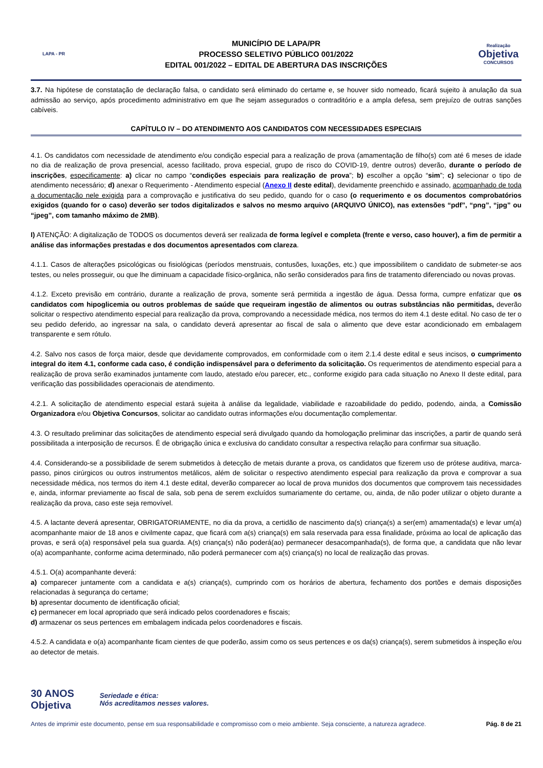LAPA - PR
MUNICÍPIO DE LAPA/PR
PROCESSO SELETIVO PÚBLICO 001/2022
EDITAL 001/2022 – EDITAL DE ABERTURA DAS INSCRIÇÕES
Realização
Objetiva
CONCURSOS
3.7. Na hipótese de constatação de declaração falsa, o candidato será eliminado do certame e, se houver sido nomeado, ficará sujeito à anulação da sua admissão ao serviço, após procedimento administrativo em que lhe sejam assegurados o contraditório e a ampla defesa, sem prejuízo de outras sanções cabíveis.
CAPÍTULO IV – DO ATENDIMENTO AOS CANDIDATOS COM NECESSIDADES ESPECIAIS
4.1. Os candidatos com necessidade de atendimento e/ou condição especial para a realização de prova (amamentação de filho(s) com até 6 meses de idade no dia de realização de prova presencial, acesso facilitado, prova especial, grupo de risco do COVID-19, dentre outros) deverão, durante o período de inscrições, especificamente: a) clicar no campo “condições especiais para realização de prova”; b) escolher a opção “sim”; c) selecionar o tipo de atendimento necessário; d) anexar o Requerimento - Atendimento especial (Anexo II deste edital), devidamente preenchido e assinado, acompanhado de toda a documentação nele exigida para a comprovação e justificativa do seu pedido, quando for o caso (o requerimento e os documentos comprobatórios exigidos (quando for o caso) deverão ser todos digitalizados e salvos no mesmo arquivo (ARQUIVO ÚNICO), nas extensões “pdf”, “png”, “jpg” ou “jpeg”, com tamanho máximo de 2MB).
I) ATENÇÃO: A digitalização de TODOS os documentos deverá ser realizada de forma legível e completa (frente e verso, caso houver), a fim de permitir a análise das informações prestadas e dos documentos apresentados com clareza.
4.1.1. Casos de alterações psicológicas ou fisiológicas (períodos menstruais, contusões, luxações, etc.) que impossibilitem o candidato de submeter-se aos testes, ou neles prosseguir, ou que lhe diminuam a capacidade físico-orgânica, não serão considerados para fins de tratamento diferenciado ou novas provas.
4.1.2. Exceto previsão em contrário, durante a realização de prova, somente será permitida a ingestão de água. Dessa forma, cumpre enfatizar que os candidatos com hipoglicemia ou outros problemas de saúde que requeiram ingestão de alimentos ou outras substâncias não permitidas, deverão solicitar o respectivo atendimento especial para realização da prova, comprovando a necessidade médica, nos termos do item 4.1 deste edital. No caso de ter o seu pedido deferido, ao ingressar na sala, o candidato deverá apresentar ao fiscal de sala o alimento que deve estar acondicionado em embalagem transparente e sem rótulo.
4.2. Salvo nos casos de força maior, desde que devidamente comprovados, em conformidade com o item 2.1.4 deste edital e seus incisos, o cumprimento integral do item 4.1, conforme cada caso, é condição indispensável para o deferimento da solicitação. Os requerimentos de atendimento especial para a realização de prova serão examinados juntamente com laudo, atestado e/ou parecer, etc., conforme exigido para cada situação no Anexo II deste edital, para verificação das possibilidades operacionais de atendimento.
4.2.1. A solicitação de atendimento especial estará sujeita à análise da legalidade, viabilidade e razoabilidade do pedido, podendo, ainda, a Comissão Organizadora e/ou Objetiva Concursos, solicitar ao candidato outras informações e/ou documentação complementar.
4.3. O resultado preliminar das solicitações de atendimento especial será divulgado quando da homologação preliminar das inscrições, a partir de quando será possibilitada a interposição de recursos. É de obrigação única e exclusiva do candidato consultar a respectiva relação para confirmar sua situação.
4.4. Considerando-se a possibilidade de serem submetidos à detecção de metais durante a prova, os candidatos que fizerem uso de prótese auditiva, marca-passo, pinos cirúrgicos ou outros instrumentos metálicos, além de solicitar o respectivo atendimento especial para realização da prova e comprovar a sua necessidade médica, nos termos do item 4.1 deste edital, deverão comparecer ao local de prova munidos dos documentos que comprovem tais necessidades e, ainda, informar previamente ao fiscal de sala, sob pena de serem excluídos sumariamente do certame, ou, ainda, de não poder utilizar o objeto durante a realização da prova, caso este seja removível.
4.5. A lactante deverá apresentar, OBRIGATORIAMENTE, no dia da prova, a certidão de nascimento da(s) criança(s) a ser(em) amamentada(s) e levar um(a) acompanhante maior de 18 anos e civilmente capaz, que ficará com a(s) criança(s) em sala reservada para essa finalidade, próxima ao local de aplicação das provas, e será o(a) responsável pela sua guarda. A(s) criança(s) não poderá(ao) permanecer desacompanhada(s), de forma que, a candidata que não levar o(a) acompanhante, conforme acima determinado, não poderá permanecer com a(s) criança(s) no local de realização das provas.
4.5.1. O(a) acompanhante deverá:
a) comparecer juntamente com a candidata e a(s) criança(s), cumprindo com os horários de abertura, fechamento dos portões e demais disposições relacionadas à segurança do certame;
b) apresentar documento de identificação oficial;
c) permanecer em local apropriado que será indicado pelos coordenadores e fiscais;
d) armazenar os seus pertences em embalagem indicada pelos coordenadores e fiscais.
4.5.2. A candidata e o(a) acompanhante ficam cientes de que poderão, assim como os seus pertences e os da(s) criança(s), serem submetidos à inspeção e/ou ao detector de metais.
30 ANOS
Objetiva
Seriedade e ética:
Nós acreditamos nesses valores.
Antes de imprimir este documento, pense em sua responsabilidade e compromisso com o meio ambiente. Seja consciente, a natureza agradece. Pág. 8 de 21